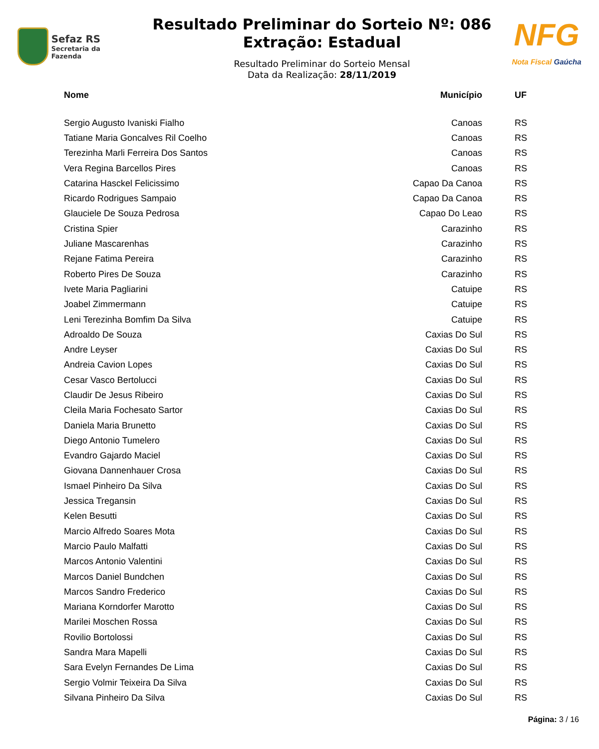Sefaz RS
Secretaria da Fazenda
Resultado Preliminar do Sorteio Nº: 086
Extração: Estadual
Resultado Preliminar do Sorteio Mensal
Data da Realização: 28/11/2019
NFG
Nota Fiscal Gaúcha
| Nome | Município | UF |
| --- | --- | --- |
| Sergio Augusto Ivaniski Fialho | Canoas | RS |
| Tatiane Maria Goncalves Ril Coelho | Canoas | RS |
| Terezinha Marli Ferreira Dos Santos | Canoas | RS |
| Vera Regina Barcellos Pires | Canoas | RS |
| Catarina Hasckel Felicissimo | Capao Da Canoa | RS |
| Ricardo Rodrigues Sampaio | Capao Da Canoa | RS |
| Glauciele De Souza Pedrosa | Capao Do Leao | RS |
| Cristina Spier | Carazinho | RS |
| Juliane Mascarenhas | Carazinho | RS |
| Rejane Fatima Pereira | Carazinho | RS |
| Roberto Pires De Souza | Carazinho | RS |
| Ivete Maria Pagliarini | Catuipe | RS |
| Joabel Zimmermann | Catuipe | RS |
| Leni Terezinha Bomfim Da Silva | Catuipe | RS |
| Adroaldo De Souza | Caxias Do Sul | RS |
| Andre Leyser | Caxias Do Sul | RS |
| Andreia Cavion Lopes | Caxias Do Sul | RS |
| Cesar Vasco Bertolucci | Caxias Do Sul | RS |
| Claudir De Jesus Ribeiro | Caxias Do Sul | RS |
| Cleila Maria Fochesato Sartor | Caxias Do Sul | RS |
| Daniela Maria Brunetto | Caxias Do Sul | RS |
| Diego Antonio Tumelero | Caxias Do Sul | RS |
| Evandro Gajardo Maciel | Caxias Do Sul | RS |
| Giovana Dannenhauer Crosa | Caxias Do Sul | RS |
| Ismael Pinheiro Da Silva | Caxias Do Sul | RS |
| Jessica Tregansin | Caxias Do Sul | RS |
| Kelen Besutti | Caxias Do Sul | RS |
| Marcio Alfredo Soares Mota | Caxias Do Sul | RS |
| Marcio Paulo Malfatti | Caxias Do Sul | RS |
| Marcos Antonio Valentini | Caxias Do Sul | RS |
| Marcos Daniel Bundchen | Caxias Do Sul | RS |
| Marcos Sandro Frederico | Caxias Do Sul | RS |
| Mariana Korndorfer Marotto | Caxias Do Sul | RS |
| Marilei Moschen Rossa | Caxias Do Sul | RS |
| Rovilio Bortolossi | Caxias Do Sul | RS |
| Sandra Mara Mapelli | Caxias Do Sul | RS |
| Sara Evelyn Fernandes De Lima | Caxias Do Sul | RS |
| Sergio Volmir Teixeira Da Silva | Caxias Do Sul | RS |
| Silvana Pinheiro Da Silva | Caxias Do Sul | RS |
Página: 3 / 16